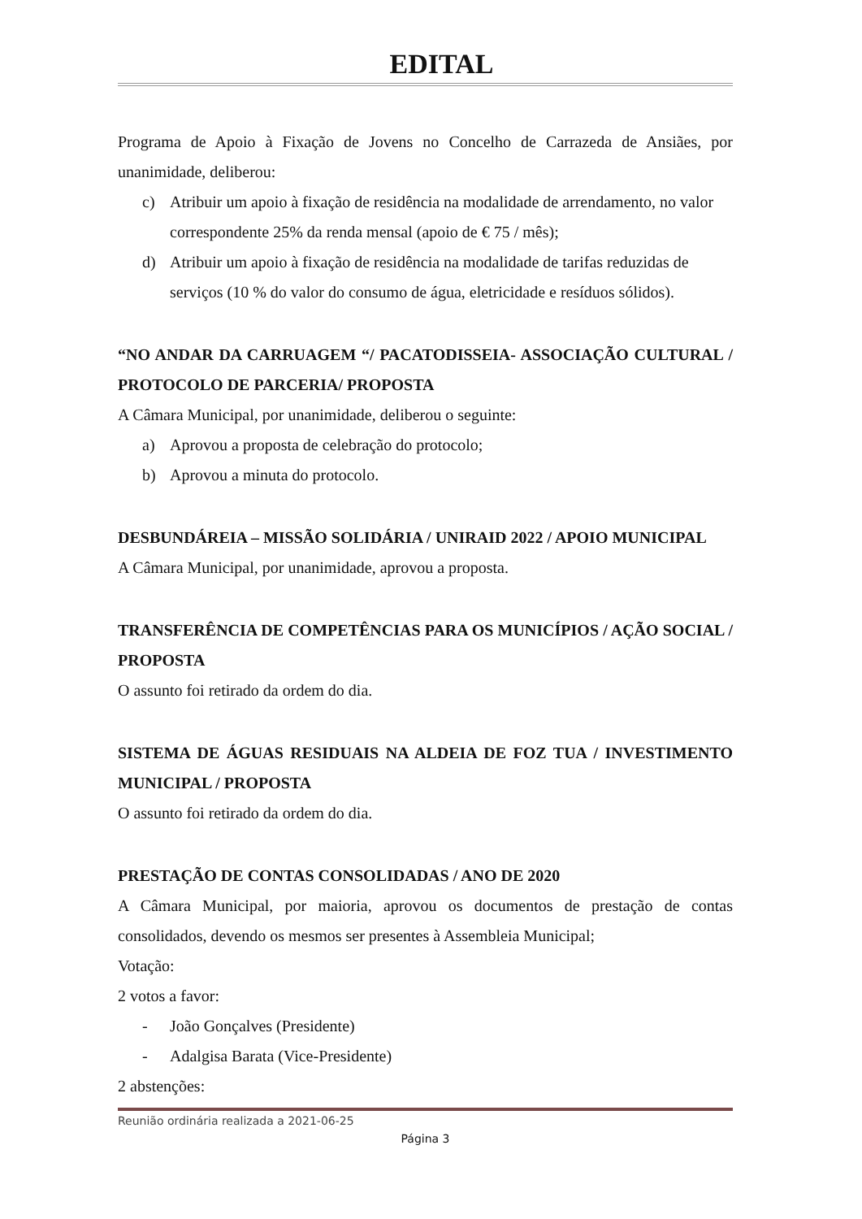EDITAL
Programa de Apoio à Fixação de Jovens no Concelho de Carrazeda de Ansiães, por unanimidade, deliberou:
c) Atribuir um apoio à fixação de residência na modalidade de arrendamento, no valor correspondente 25% da renda mensal (apoio de € 75 / mês);
d) Atribuir um apoio à fixação de residência na modalidade de tarifas reduzidas de serviços (10 % do valor do consumo de água, eletricidade e resíduos sólidos).
“NO ANDAR DA CARRUAGEM “/ PACATODISSEIA- ASSOCIAÇÃO CULTURAL / PROTOCOLO DE PARCERIA/ PROPOSTA
A Câmara Municipal, por unanimidade, deliberou o seguinte:
a) Aprovou a proposta de celebração do protocolo;
b) Aprovou a minuta do protocolo.
DESBUNDÁREIA – MISSÃO SOLIDÁRIA / UNIRAID 2022 / APOIO MUNICIPAL
A Câmara Municipal, por unanimidade, aprovou a proposta.
TRANSFERÊNCIA DE COMPETÊNCIAS PARA OS MUNICÍPIOS / AÇÃO SOCIAL / PROPOSTA
O assunto foi retirado da ordem do dia.
SISTEMA DE ÁGUAS RESIDUAIS NA ALDEIA DE FOZ TUA / INVESTIMENTO MUNICIPAL / PROPOSTA
O assunto foi retirado da ordem do dia.
PRESTAÇÃO DE CONTAS CONSOLIDADAS / ANO DE 2020
A Câmara Municipal, por maioria, aprovou os documentos de prestação de contas consolidados, devendo os mesmos ser presentes à Assembleia Municipal;
Votação:
2 votos a favor:
- João Gonçalves (Presidente)
- Adalgisa Barata (Vice-Presidente)
2 abstenções:
Reunião ordinária realizada a 2021-06-25
Página 3